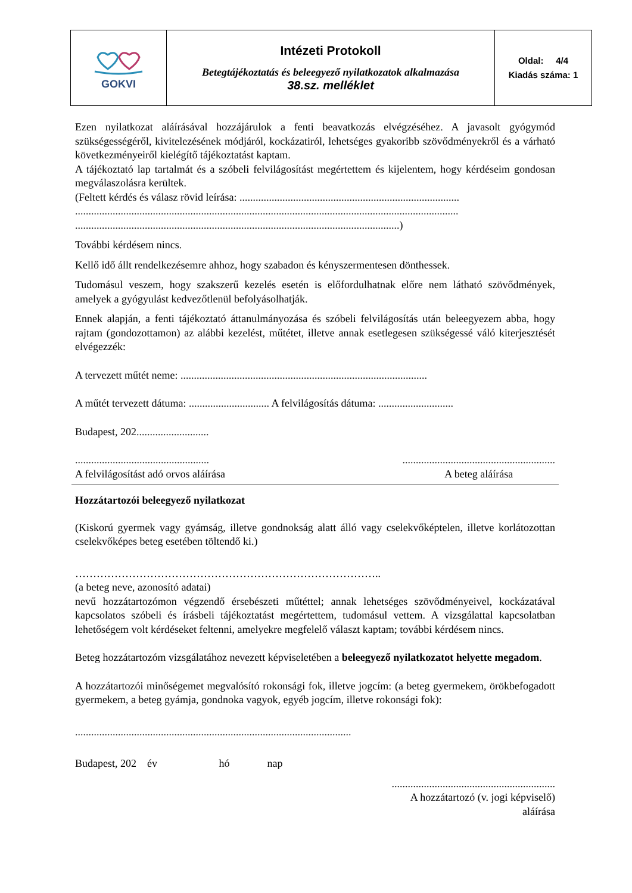| GOKVI | Intézeti Protokoll Betegtájékoztatás és beleegyező nyilatkozatok alkalmazása 38.sz. melléklet | Oldal: 4/4 Kiadás száma: 1 |
Ezen nyilatkozat aláírásával hozzájárulok a fenti beavatkozás elvégzéséhez. A javasolt gyógymód szükségességéről, kivitelezésének módjáról, kockázatiról, lehetséges gyakoribb szövődményekről és a várható következményeiről kielégítő tájékoztatást kaptam.
A tájékoztató lap tartalmát és a szóbeli felvilágosítást megértettem és kijelentem, hogy kérdéseim gondosan megválaszolásra kerültek.
(Feltett kérdés és válasz rövid leírása: ..................................................................................
...............................................................................................................................................
.........................................................................................................................)
További kérdésem nincs.
Kellő idő állt rendelkezésemre ahhoz, hogy szabadon és kényszermentesen dönthessek.
Tudomásul veszem, hogy szakszerű kezelés esetén is előfordulhatnak előre nem látható szövődmények, amelyek a gyógyulást kedvezőtlenül befolyásolhatják.
Ennek alapján, a fenti tájékoztató áttanulmányozása és szóbeli felvilágosítás után beleegyezem abba, hogy rajtam (gondozottamon) az alábbi kezelést, műtétet, illetve annak esetlegesen szükségessé váló kiterjesztését elvégezzék:
A tervezett műtét neme: ............................................................................................
A műtét tervezett dátuma: .............................. A felvilágosítás dátuma: ............................
Budapest, 202...........................
..................................................
A felvilágosítást adó orvos aláírása
.........................................................
A beteg aláírása
Hozzátartozói beleegyező nyilatkozat
(Kiskorú gyermek vagy gyámság, illetve gondnokság alatt álló vagy cselekvőképtelen, illetve korlátozottan cselekvőképes beteg esetében töltendő ki.)
…………………………………………………………………………..
(a beteg neve, azonosító adatai)
nevű hozzátartozómon végzendő érsebészeti műtéttel; annak lehetséges szövődményeivel, kockázatával kapcsolatos szóbeli és írásbeli tájékoztatást megértettem, tudomásul vettem. A vizsgálattal kapcsolatban lehetőségem volt kérdéseket feltenni, amelyekre megfelelő választ kaptam; további kérdésem nincs.
Beteg hozzátartozóm vizsgálatához nevezett képviseletében a beleegyező nyilatkozatot helyette megadom.
A hozzátartozói minőségemet megvalósító rokonsági fok, illetve jogcím: (a beteg gyermekem, örökbefogadott gyermekem, a beteg gyámja, gondnoka vagyok, egyéb jogcím, illetve rokonsági fok):
.......................................................................................................
Budapest, 202 év hó nap
.............................................................
A hozzátartozó (v. jogi képviselő)
aláírása